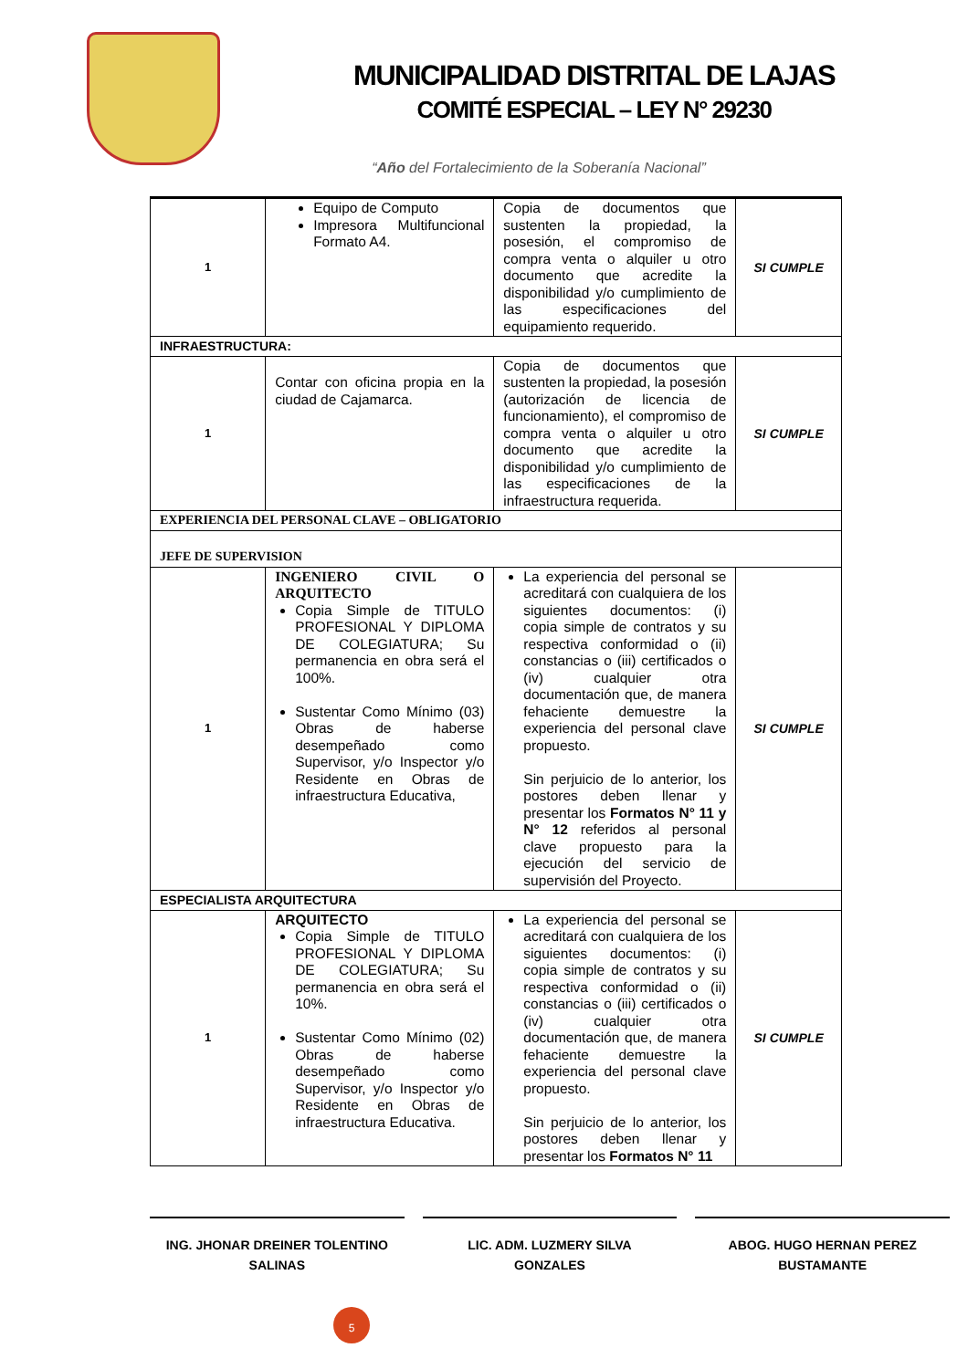MUNICIPALIDAD DISTRITAL DE LAJAS
COMITÉ ESPECIAL – LEY N° 29230
“Año del Fortalecimiento de la Soberanía Nacional”
| 1 | Equipo de Computo Impresora Multifuncional Formato A4. | Copia de documentos que sustenten la propiedad, la posesión, el compromiso de compra venta o alquiler u otro documento que acredite la disponibilidad y/o cumplimiento de las especificaciones del equipamiento requerido. | SI CUMPLE |
| INFRAESTRUCTURA: | | | |
| 1 | Contar con oficina propia en la ciudad de Cajamarca. | Copia de documentos que sustenten la propiedad, la posesión (autorización de licencia de funcionamiento), el compromiso de compra venta o alquiler u otro documento que acredite la disponibilidad y/o cumplimiento de las especificaciones de la infraestructura requerida. | SI CUMPLE |
| EXPERIENCIA DEL PERSONAL CLAVE – OBLIGATORIO | | | |
| JEFE DE SUPERVISION | | | |
| 1 | INGENIERO CIVIL O ARQUITECTO Copia Simple de TITULO PROFESIONAL Y DIPLOMA DE COLEGIATURA; Su permanencia en obra será el 100%. Sustentar Como Mínimo (03) Obras de haberse desempeñado como Supervisor, y/o Inspector y/o Residente en Obras de infraestructura Educativa, | La experiencia del personal se acreditará con cualquiera de los siguientes documentos: (i) copia simple de contratos y su respectiva conformidad o (ii) constancias o (iii) certificados o (iv) cualquier otra documentación que, de manera fehaciente demuestre la experiencia del personal clave propuesto. Sin perjuicio de lo anterior, los postores deben llenar y presentar los Formatos N° 11 y N° 12 referidos al personal clave propuesto para la ejecución del servicio de supervisión del Proyecto. | SI CUMPLE |
| ESPECIALISTA ARQUITECTURA | | | |
| 1 | ARQUITECTO Copia Simple de TITULO PROFESIONAL Y DIPLOMA DE COLEGIATURA; Su permanencia en obra será el 10%. Sustentar Como Mínimo (02) Obras de haberse desempeñado como Supervisor, y/o Inspector y/o Residente en Obras de infraestructura Educativa. | La experiencia del personal se acreditará con cualquiera de los siguientes documentos: (i) copia simple de contratos y su respectiva conformidad o (ii) constancias o (iii) certificados o (iv) cualquier otra documentación que, de manera fehaciente demuestre la experiencia del personal clave propuesto. Sin perjuicio de lo anterior, los postores deben llenar y presentar los Formatos N° 11 | SI CUMPLE |
ING. JHONAR DREINER TOLENTINO
SALINAS
LIC. ADM. LUZMERY SILVA
GONZALES
ABOG. HUGO HERNAN PEREZ
BUSTAMANTE
5